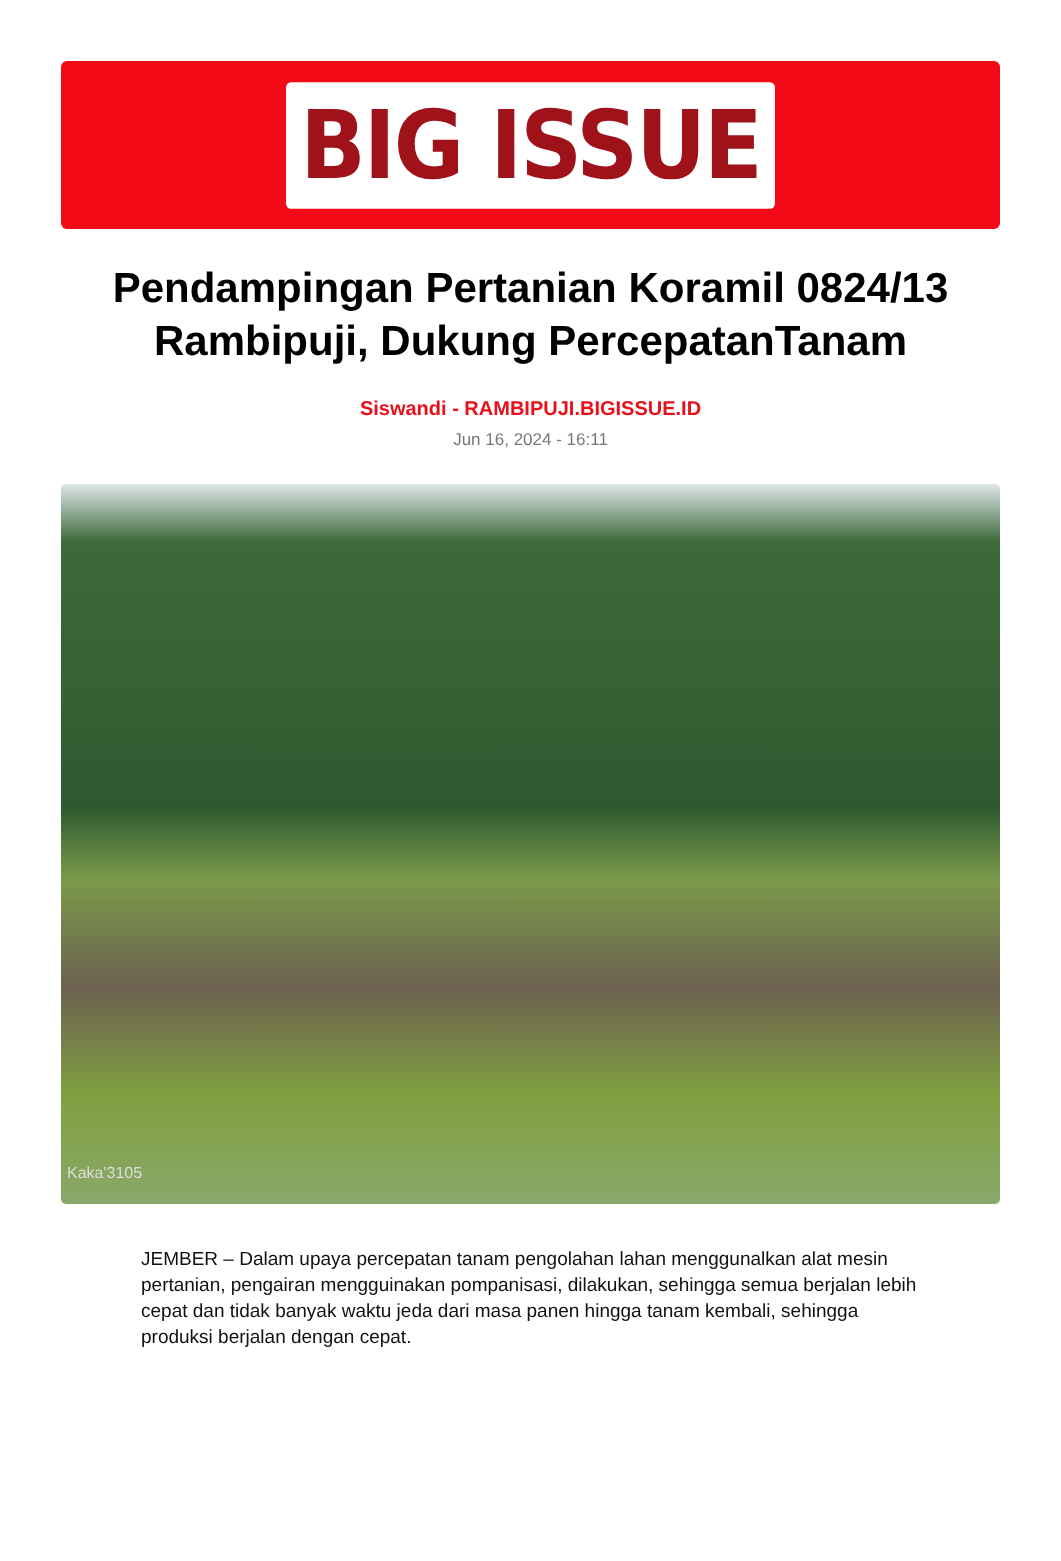BIG ISSUE
Pendampingan Pertanian Koramil 0824/13 Rambipuji, Dukung PercepatanTanam
Siswandi - RAMBIPUJI.BIGISSUE.ID
Jun 16, 2024 - 16:11
Kaka'3105
JEMBER – Dalam upaya percepatan tanam pengolahan lahan menggunalkan alat mesin pertanian, pengairan mengguinakan pompanisasi, dilakukan, sehingga semua berjalan lebih cepat dan tidak banyak waktu jeda dari masa panen hingga tanam kembali, sehingga produksi berjalan dengan cepat.